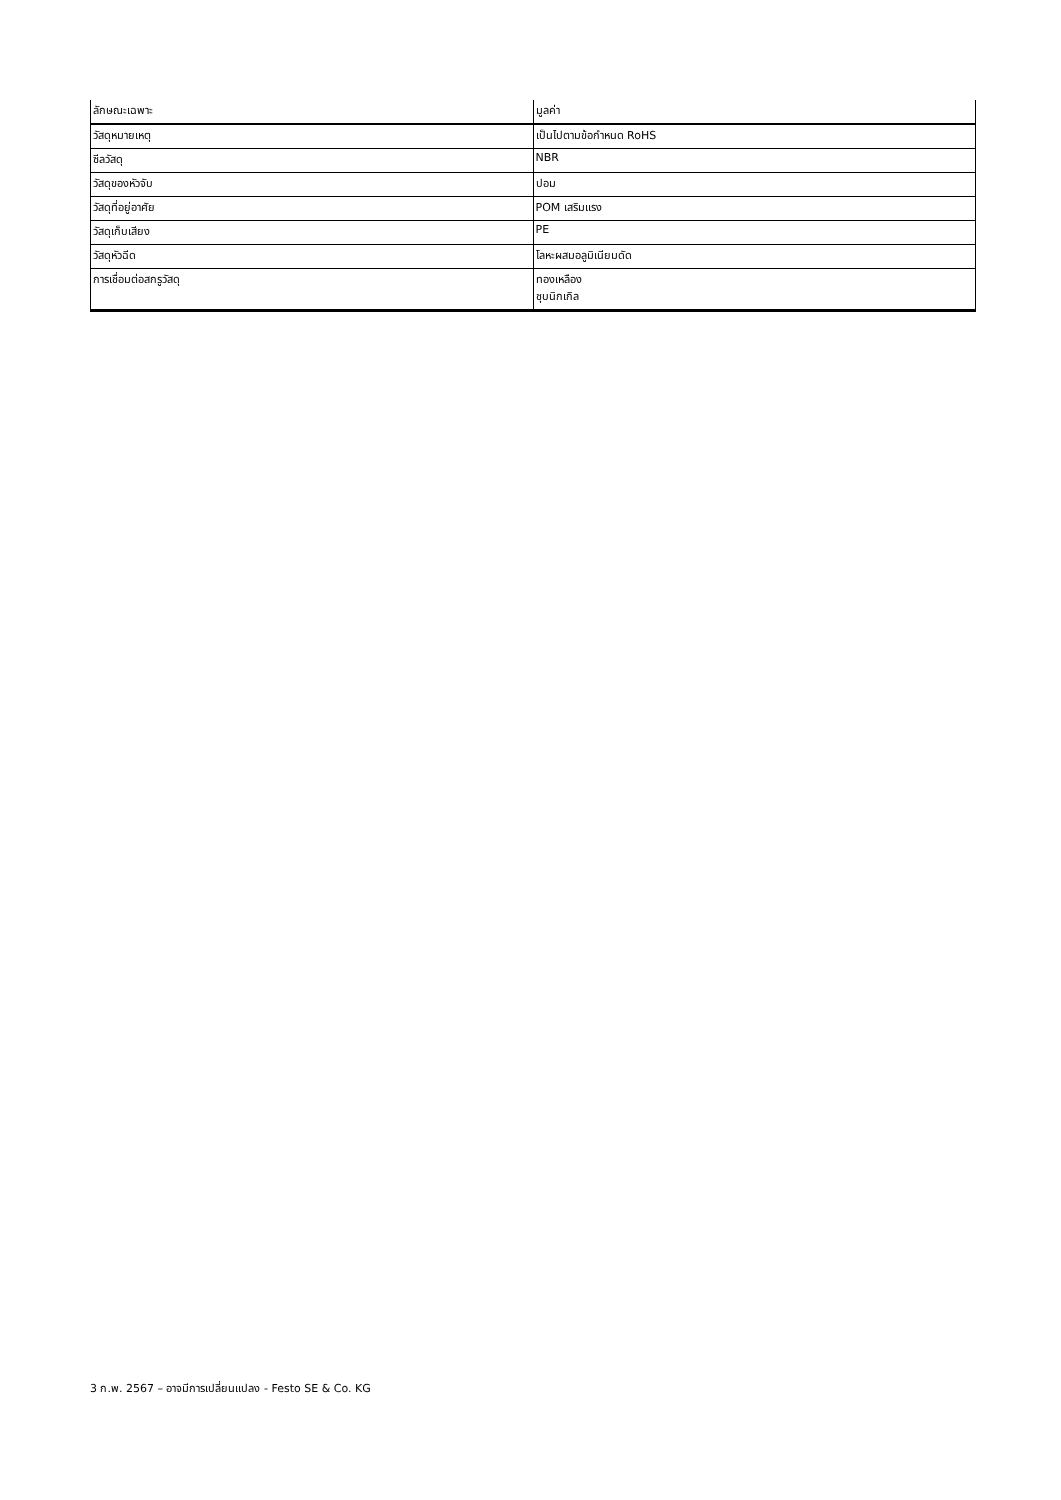| ลักษณะเฉพาะ | มูลค่า |
| --- | --- |
| วัสดุหมายเหตุ | เป็นไปตามข้อกำหนด RoHS |
| ซีลวัสดุ | NBR |
| วัสดุของหัวจับ | ปอม |
| วัสดุที่อยู่อาศัย | POM เสริมแรง |
| วัสดุเก็บเสียง | PE |
| วัสดุหัวฉีด | โลหะผสมอลูมิเนียมดัด |
| การเชื่อมต่อสกรูวัสดุ | ทองเหลือง ชุบนิกเกิล |
3 ก.พ. 2567 – อาจมีการเปลี่ยนแปลง - Festo SE & Co. KG